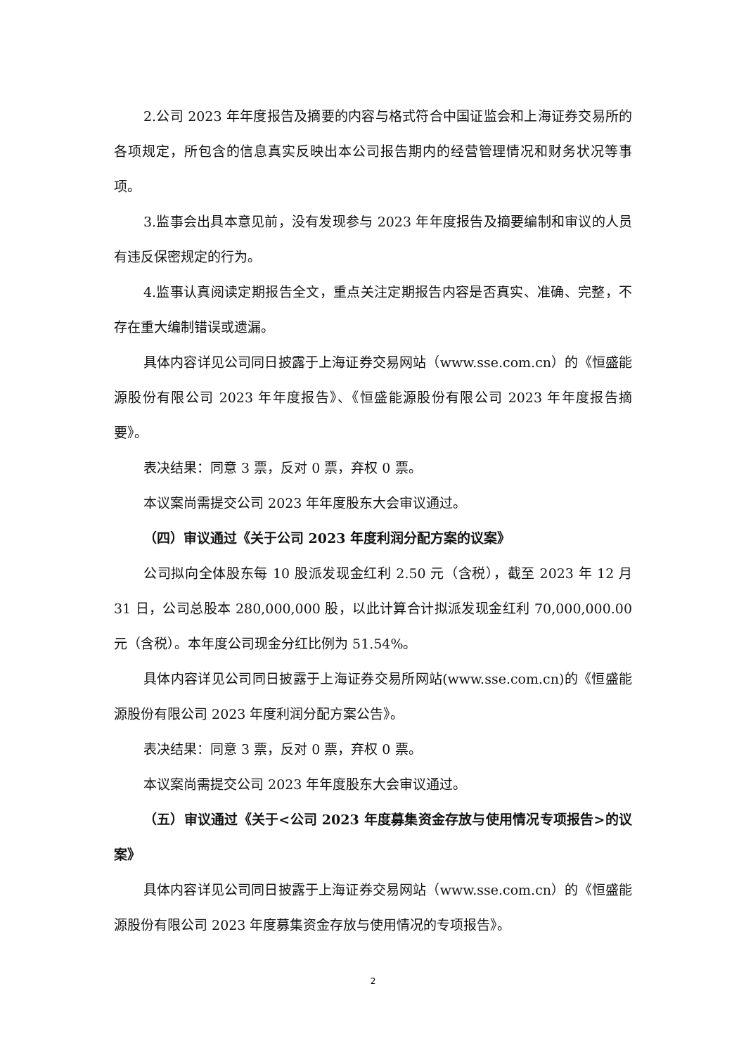2.公司 2023 年年度报告及摘要的内容与格式符合中国证监会和上海证券交易所的各项规定，所包含的信息真实反映出本公司报告期内的经营管理情况和财务状况等事项。
3.监事会出具本意见前，没有发现参与 2023 年年度报告及摘要编制和审议的人员有违反保密规定的行为。
4.监事认真阅读定期报告全文，重点关注定期报告内容是否真实、准确、完整，不存在重大编制错误或遗漏。
具体内容详见公司同日披露于上海证券交易网站（www.sse.com.cn）的《恒盛能源股份有限公司 2023 年年度报告》、《恒盛能源股份有限公司 2023 年年度报告摘要》。
表决结果：同意 3 票，反对 0 票，弃权 0 票。
本议案尚需提交公司 2023 年年度股东大会审议通过。
（四）审议通过《关于公司 2023 年度利润分配方案的议案》
公司拟向全体股东每 10 股派发现金红利 2.50 元（含税），截至 2023 年 12 月 31 日，公司总股本 280,000,000 股，以此计算合计拟派发现金红利 70,000,000.00 元（含税）。本年度公司现金分红比例为 51.54%。
具体内容详见公司同日披露于上海证券交易所网站(www.sse.com.cn)的《恒盛能源股份有限公司 2023 年度利润分配方案公告》。
表决结果：同意 3 票，反对 0 票，弃权 0 票。
本议案尚需提交公司 2023 年年度股东大会审议通过。
（五）审议通过《关于<公司 2023 年度募集资金存放与使用情况专项报告>的议案》
具体内容详见公司同日披露于上海证券交易网站（www.sse.com.cn）的《恒盛能源股份有限公司 2023 年度募集资金存放与使用情况的专项报告》。
2